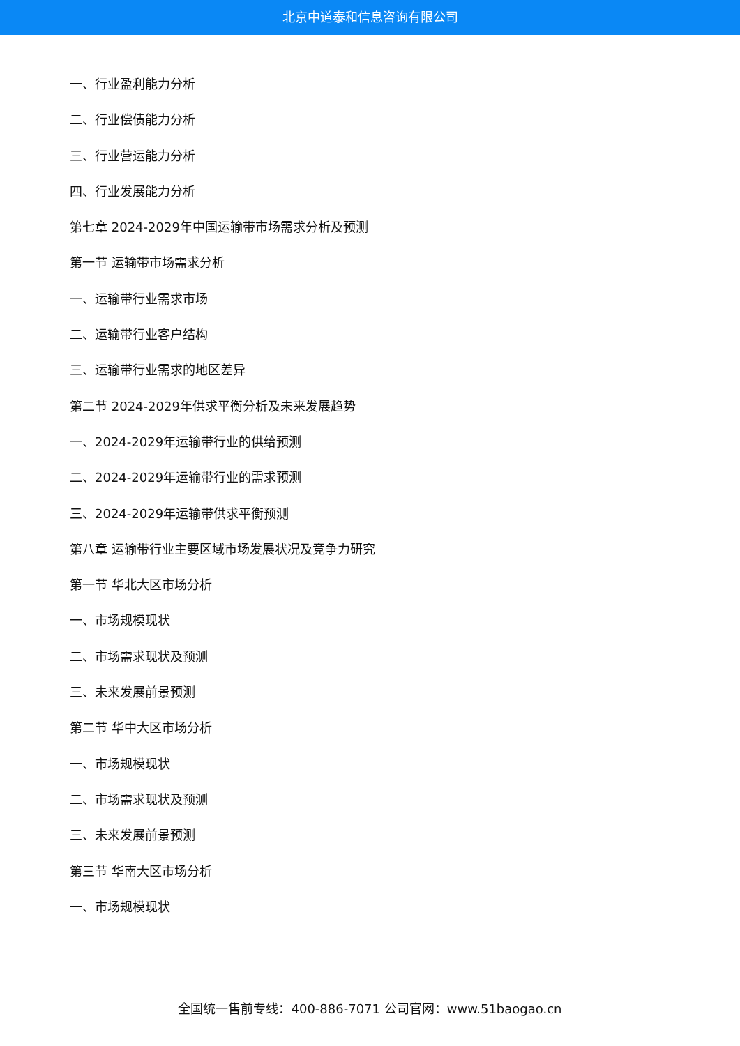北京中道泰和信息咨询有限公司
一、行业盈利能力分析
二、行业偿债能力分析
三、行业营运能力分析
四、行业发展能力分析
第七章 2024-2029年中国运输带市场需求分析及预测
第一节 运输带市场需求分析
一、运输带行业需求市场
二、运输带行业客户结构
三、运输带行业需求的地区差异
第二节 2024-2029年供求平衡分析及未来发展趋势
一、2024-2029年运输带行业的供给预测
二、2024-2029年运输带行业的需求预测
三、2024-2029年运输带供求平衡预测
第八章 运输带行业主要区域市场发展状况及竞争力研究
第一节 华北大区市场分析
一、市场规模现状
二、市场需求现状及预测
三、未来发展前景预测
第二节 华中大区市场分析
一、市场规模现状
二、市场需求现状及预测
三、未来发展前景预测
第三节 华南大区市场分析
一、市场规模现状
全国统一售前专线：400-886-7071 公司官网：www.51baogao.cn